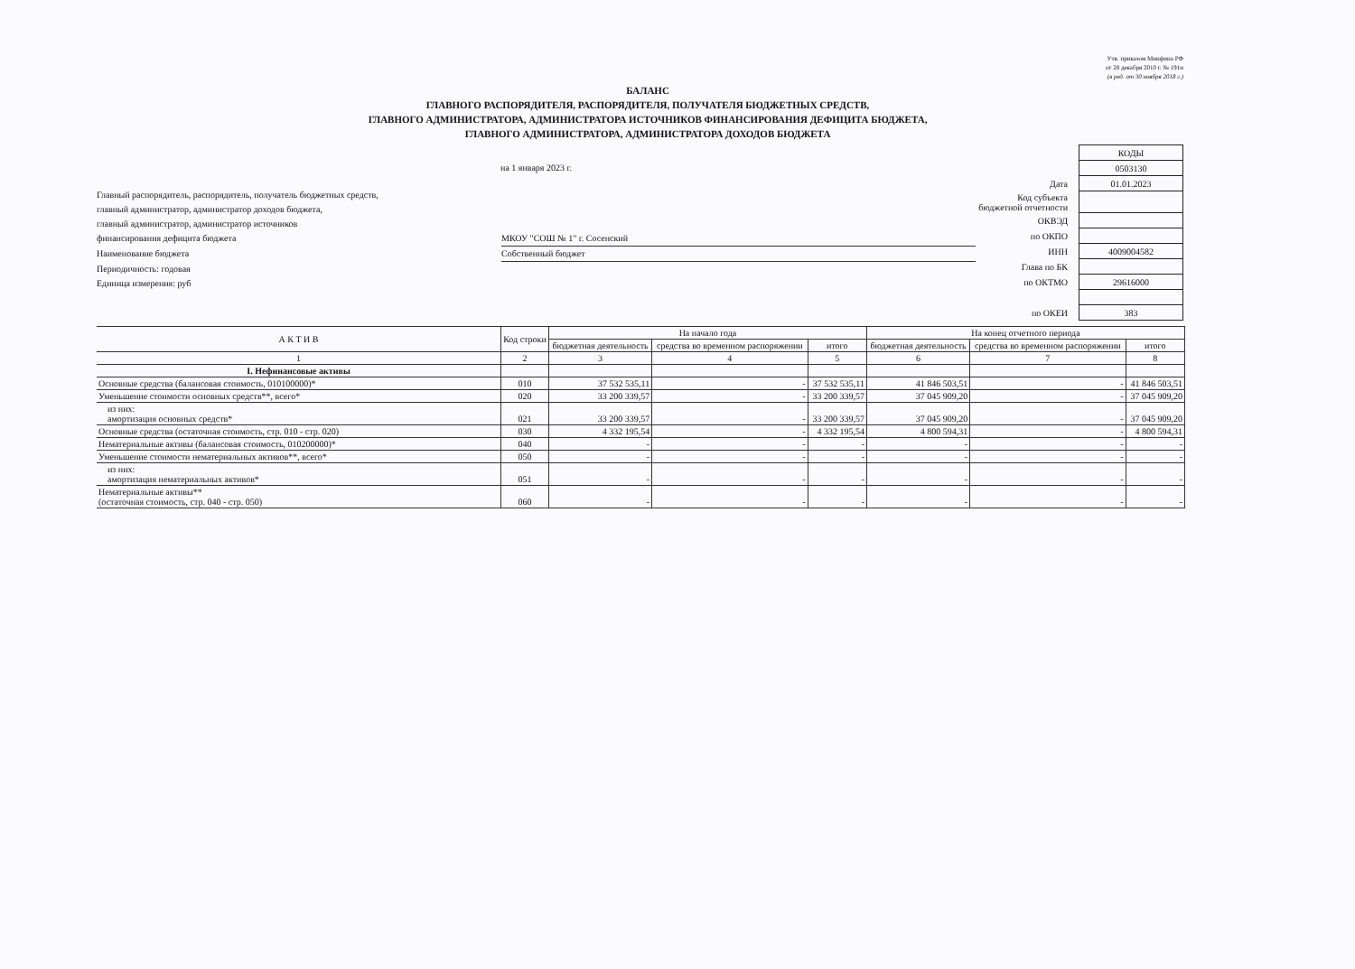Утв. приказом Минфина РФ
от 28 декабря 2010 г. № 191н
(в ред. от 30 ноября 2018 г.)
БАЛАНС
ГЛАВНОГО РАСПОРЯДИТЕЛЯ, РАСПОРЯДИТЕЛЯ, ПОЛУЧАТЕЛЯ БЮДЖЕТНЫХ СРЕДСТВ,
ГЛАВНОГО АДМИНИСТРАТОРА, АДМИНИСТРАТОРА ИСТОЧНИКОВ ФИНАНСИРОВАНИЯ ДЕФИЦИТА БЮДЖЕТА,
ГЛАВНОГО АДМИНИСТРАТОРА, АДМИНИСТРАТОРА ДОХОДОВ БЮДЖЕТА
на 1 января 2023 г.
Главный распорядитель, распорядитель, получатель бюджетных средств,
главный администратор, администратор доходов бюджета,
главный администратор, администратор источников
финансирования дефицита бюджета МКОУ "СОШ № 1" г. Сосенский
Наименование бюджета Собственный бюджет
Периодичность: годовая
Единица измерения: руб
| | КОДЫ |
| | 0503130 |
| Дата | 01.01.2023 |
| Код субъекта бюджетной отчетности | |
| ОКВЭД | |
| по ОКПО | |
| ИНН | 4009004582 |
| Глава по БК | |
| по ОКТМО | 29616000 |
| по ОКЕИ | 383 |
| А К Т И В | Код строки | На начало года | | | На конец отчетного периода | | |
| --- | --- | --- | --- | --- | --- | --- | --- |
| | | бюджетная деятельность | средства во временном распоряжении | итого | бюджетная деятельность | средства во временном распоряжении | итого |
| 1 | 2 | 3 | 4 | 5 | 6 | 7 | 8 |
| I. Нефинансовые активы | | | | | | | |
| Основные средства (балансовая стоимость, 010100000)* | 010 | 37 532 535,11 | - | 37 532 535,11 | 41 846 503,51 | - | 41 846 503,51 |
| Уменьшение стоимости основных средств**, всего* | 020 | 33 200 339,57 | - | 33 200 339,57 | 37 045 909,20 | - | 37 045 909,20 |
| из них: амортизация основных средств* | 021 | 33 200 339,57 | - | 33 200 339,57 | 37 045 909,20 | - | 37 045 909,20 |
| Основные средства (остаточная стоимость, стр. 010 - стр. 020) | 030 | 4 332 195,54 | - | 4 332 195,54 | 4 800 594,31 | - | 4 800 594,31 |
| Нематериальные активы (балансовая стоимость, 010200000)* | 040 | - | - | - | - | - | - |
| Уменьшение стоимости нематериальных активов**, всего* | 050 | - | - | - | - | - | - |
| из них: амортизация нематериальных активов* | 051 | - | - | - | - | - | - |
| Нематериальные активы** (остаточная стоимость, стр. 040 - стр. 050) | 060 | - | - | - | - | - | - |